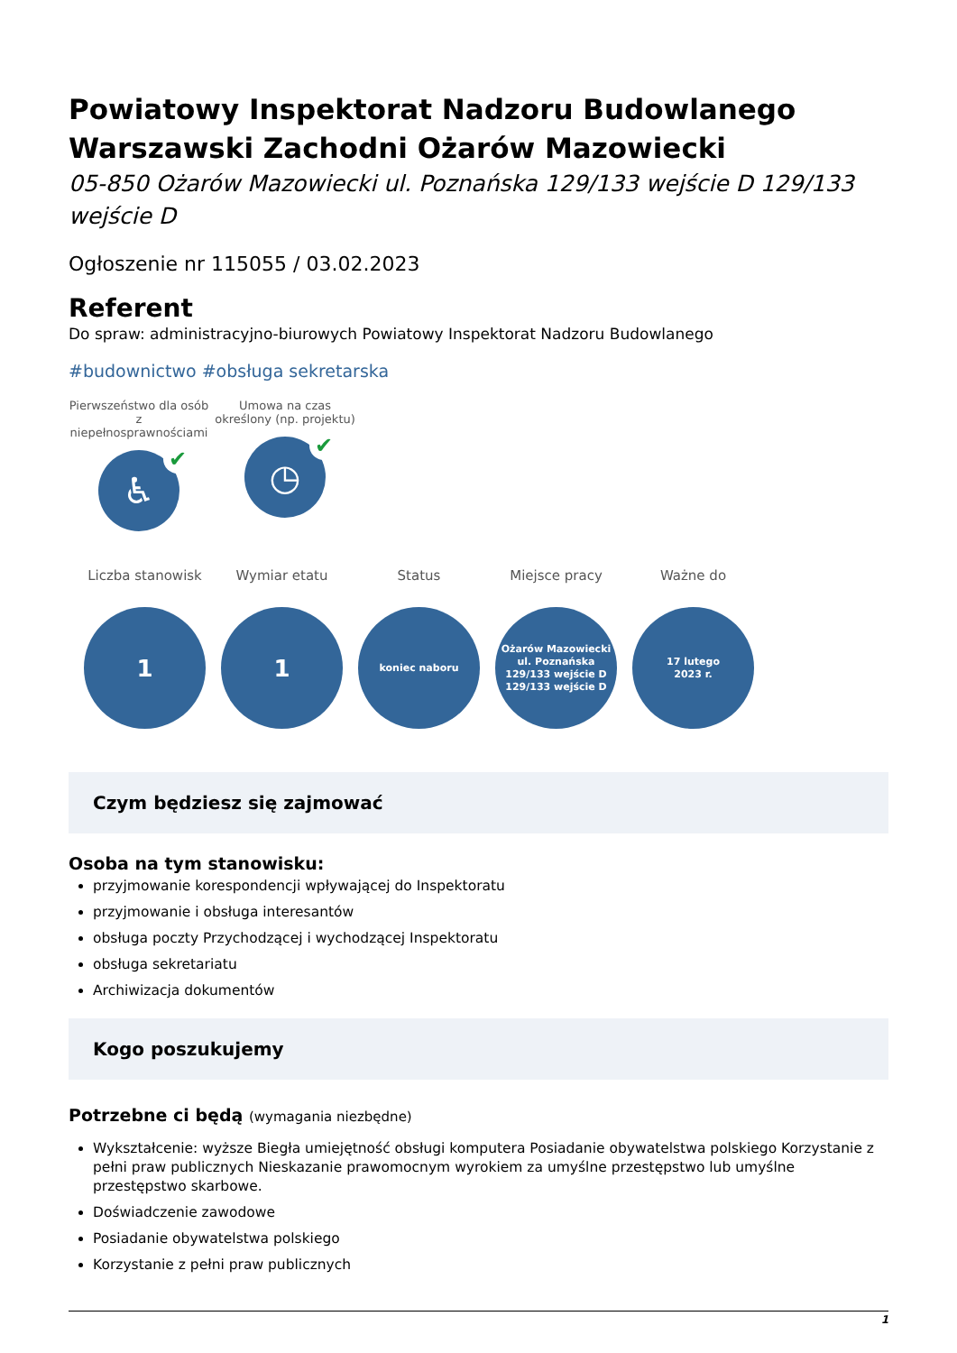Powiatowy Inspektorat Nadzoru Budowlanego Warszawski Zachodni Ożarów Mazowiecki
05-850 Ożarów Mazowiecki ul. Poznańska 129/133 wejście D 129/133 wejście D
Ogłoszenie nr 115055 / 03.02.2023
Referent
Do spraw: administracyjno-biurowych Powiatowy Inspektorat Nadzoru Budowlanego
#budownictwo #obsługa sekretarska
Pierwszeństwo dla osób z niepełnosprawnościami
♿ ✔
Umowa na czas określony (np. projektu)
◷ ✔
Liczba stanowisk
1
Wymiar etatu
1
Status
koniec naboru
Miejsce pracy
Ożarów Mazowiecki
ul. Poznańska
129/133 wejście D
129/133 wejście D
Ważne do
17 lutego
2023 r.
Czym będziesz się zajmować
Osoba na tym stanowisku:
przyjmowanie korespondencji wpływającej do Inspektoratu
przyjmowanie i obsługa interesantów
obsługa poczty Przychodzącej i wychodzącej Inspektoratu
obsługa sekretariatu
Archiwizacja dokumentów
Kogo poszukujemy
Potrzebne ci będą (wymagania niezbędne)
Wykształcenie: wyższe Biegła umiejętność obsługi komputera Posiadanie obywatelstwa polskiego Korzystanie z pełni praw publicznych Nieskazanie prawomocnym wyrokiem za umyślne przestępstwo lub umyślne przestępstwo skarbowe.
Doświadczenie zawodowe
Posiadanie obywatelstwa polskiego
Korzystanie z pełni praw publicznych
1